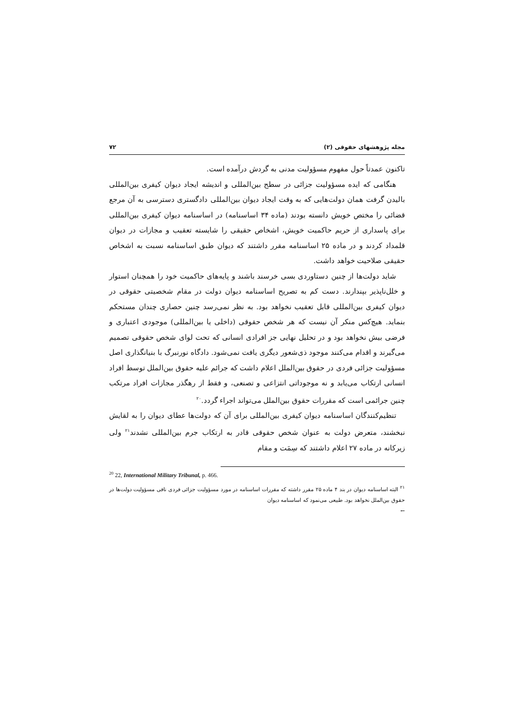مجله پژوهشهای حقوقی (۲) ۷۲
تاکنون عمدتاً حول مفهوم مسؤولیت مدنی به گردش درآمده است.
هنگامی که ایده مسؤولیت جزائی در سطح بین‌المللی و اندیشه ایجاد دیوان کیفری بین‌المللی بالیدن گرفت همان دولت‌هایی که به وقت ایجاد دیوان بین‌المللی دادگستری دسترسی به آن مرجع قضائی را مختص خویش دانسته بودند (ماده ۳۴ اساسنامه) در اساسنامه دیوان کیفری بین‌المللی برای پاسداری از حریم حاکمیت خویش، اشخاص حقیقی را شایسته تعقیب و مجازات در دیوان قلمداد کردند و در ماده ۲۵ اساسنامه مقرر داشتند که دیوان طبق اساسنامه نسبت به اشخاص حقیقی صلاحیت خواهد داشت.
شاید دولت‌ها از چنین دستاوردی بسی خرسند باشند و پایه‌های حاکمیت خود را همچنان استوار و خلل‌ناپذیر بپندارند. دست کم به تصریح اساسنامه دیوان دولت در مقام شخصیتی حقوقی در دیوان کیفری بین‌المللی قابل تعقیب نخواهد بود. به نظر نمی‌رسد چنین حصاری چندان مستحکم بنماید. هیچ‌کس منکر آن نیست که هر شخص حقوقی (داخلی یا بین‌المللی) موجودی اعتباری و فرضی بیش نخواهد بود و در تحلیل نهایی جز افرادی انسانی که تحت لوای شخص حقوقی تصمیم می‌گیرند و اقدام می‌کنند موجود ذی‌شعور دیگری یافت نمی‌شود. دادگاه نورنبرگ با بنیانگذاری اصل مسؤولیت جزائی فردی در حقوق بین‌الملل اعلام داشت که جرائم علیه حقوق بین‌الملل توسط افراد انسانی ارتکاب می‌یابد و نه موجوداتی انتزاعی و تصنعی، و فقط از رهگذر مجازات افراد مرتکب چنین جرائمی است که مقررات حقوق بین‌الملل می‌تواند اجراء گردد.<sup>۲۰</sup>
تنظیم‌کنندگان اساسنامه دیوان کیفری بین‌المللی برای آن که دولت‌ها عطای دیوان را به لقایش نبخشند، متعرض دولت به عنوان شخص حقوقی قادر به ارتکاب جرم بین‌المللی نشدند<sup>۲۱</sup> ولی زیرکانه در ماده ۲۷ اعلام داشتند که سِمَت و مقام
<sup>20</sup> 22, International Military Tribunal, p. 466.
<sup>۲۱</sup> البته اساسنامه دیوان در بند ۴ ماده ۲۵ مقرر داشته که مقررات اساسنامه در مورد مسؤولیت جزائی فردی نافی مسؤولیت دولت‌ها در حقوق بین‌الملل نخواهد بود. طبیعی می‌نمود که اساسنامه دیوان
←